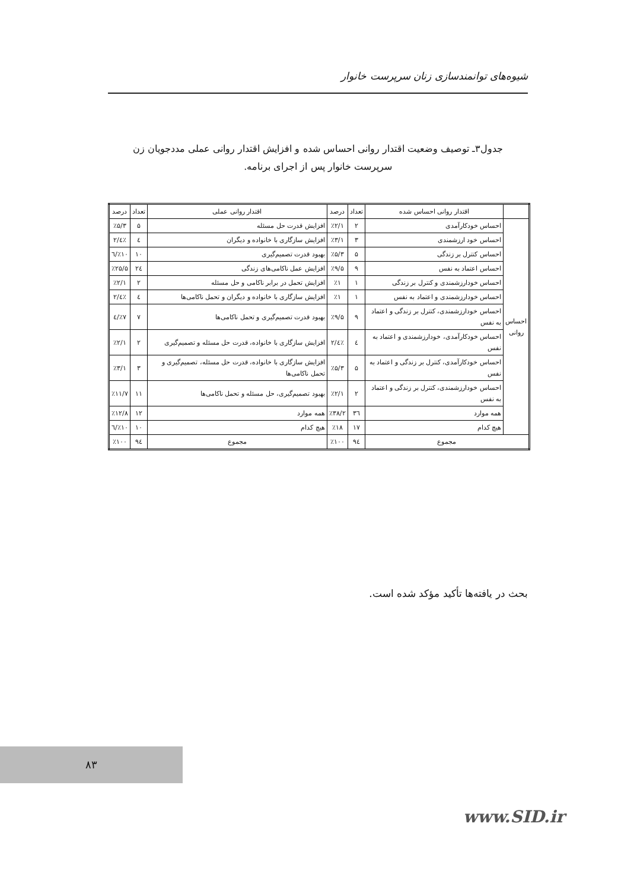شیوه‌های توانمندسازی زنان سرپرست خانوار
جدول۳ـ توصیف وضعیت اقتدار روانی احساس شده و افزایش اقتدار روانی عملی مددجویان زن
سرپرست خانوار پس از اجرای برنامه.
| | اقتدار روانی احساس شده | تعداد | درصد | اقتدار روانی عملی | تعداد | درصد |
| --- | --- | --- | --- | --- | --- | --- |
| احساس روانی | احساس خودکارآمدی | ۲ | ٪۲/۱ | افزایش قدرت حل مسئله | ۵ | ٪۵/۳ |
| | احساس خود ارزشمندی | ۳ | ٪۳/۱ | افزایش سازگاری با خانواده و دیگران | ٤ | ٪٤/۲ |
| | احساس کنترل بر زندگی | ۵ | ٪۵/۳ | بهبود قدرت تصمیم‌گیری | ۱۰ | ٪۱۰/٦ |
| | احساس اعتماد به نفس | ۹ | ٪۹/۵ | افزایش عمل ناکامی‌های زندگی | ۲٤ | ٪۲۵/۵ |
| | احساس خودارزشمندی و کنترل بر زندگی | ۱ | ٪۱ | افزایش تحمل در برابر ناکامی و حل مسئله | ۲ | ٪۲/۱ |
| | احساس خودارزشمندی و اعتماد به نفس | ۱ | ٪۱ | افزایش سازگاری با خانواده و دیگران و تحمل ناکامی‌ها | ٤ | ٪٤/۲ |
| | احساس خودارزشمندی، کنترل بر زندگی و اعتماد به نفس | ۹ | ٪۹/۵ | بهبود قدرت تصمیم‌گیری و تحمل ناکامی‌ها | ۷ | ٪۷/٤ |
| | احساس خودکارآمدی، خودارزشمندی و اعتماد به نفس | ٤ | ٪٤/۲ | افزایش سازگاری با خانواده، قدرت حل مسئله و تصمیم‌گیری | ۲ | ٪۲/۱ |
| | احساس خودکارآمدی، کنترل بر زندگی و اعتماد به نفس | ۵ | ٪۵/۳ | افزایش سازگاری با خانواده، قدرت حل مسئله، تصمیم‌گیری و تحمل ناکامی‌ها | ۳ | ٪۳/۱ |
| | احساس خودارزشمندی، کنترل بر زندگی و اعتماد به نفس | ۲ | ٪۲/۱ | بهبود تصمیم‌گیری، حل مسئله و تحمل ناکامی‌ها | ۱۱ | ٪۱۱/۷ |
| | همه موارد | ۳٦ | ٪۳۸/۲ | همه موارد | ۱۲ | ٪۱۲/۸ |
| | هیچ کدام | ۱۷ | ٪۱۸ | هیچ کدام | ۱۰ | ٪۱۰/٦ |
| مجموع | | ۹٤ | ٪۱۰۰ | مجموع | ۹٤ | ٪۱۰۰ |
بحث در یافته‌ها تأکید مؤکد شده است.
۸۳
www.SID.ir